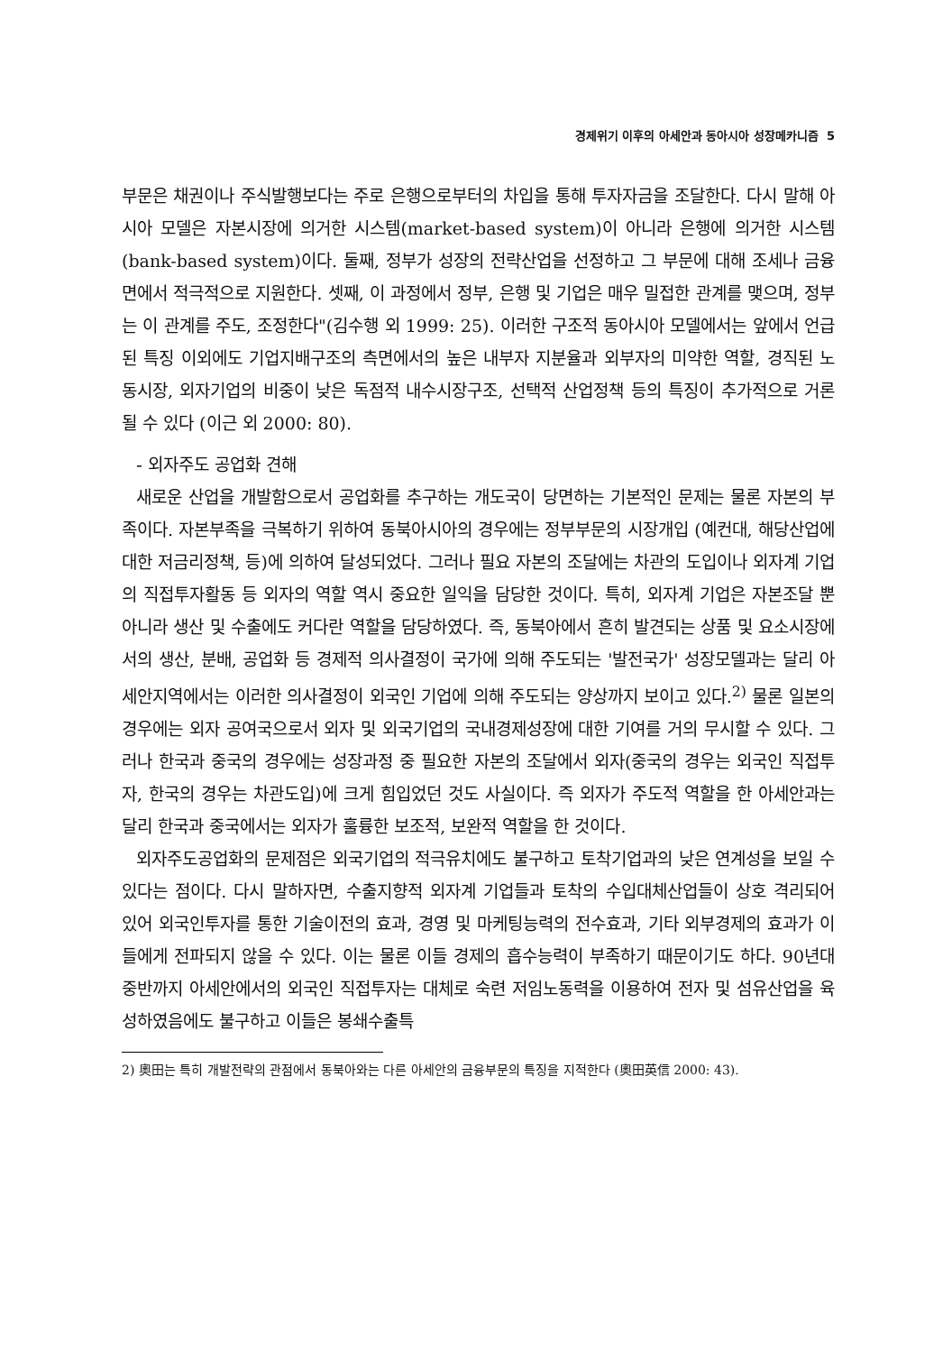경제위기 이후의 아세안과 동아시아 성장메카니즘 5
부문은 채권이나 주식발행보다는 주로 은행으로부터의 차입을 통해 투자자금을 조달한다. 다시 말해 아시아 모델은 자본시장에 의거한 시스템(market-based system)이 아니라 은행에 의거한 시스템 (bank-based system)이다. 둘째, 정부가 성장의 전략산업을 선정하고 그 부문에 대해 조세나 금융면에서 적극적으로 지원한다. 셋째, 이 과정에서 정부, 은행 및 기업은 매우 밀접한 관계를 맺으며, 정부는 이 관계를 주도, 조정한다"(김수행 외 1999: 25). 이러한 구조적 동아시아 모델에서는 앞에서 언급된 특징 이외에도 기업지배구조의 측면에서의 높은 내부자 지분율과 외부자의 미약한 역할, 경직된 노동시장, 외자기업의 비중이 낮은 독점적 내수시장구조, 선택적 산업정책 등의 특징이 추가적으로 거론될 수 있다 (이근 외 2000: 80).
- 외자주도 공업화 견해
새로운 산업을 개발함으로서 공업화를 추구하는 개도국이 당면하는 기본적인 문제는 물론 자본의 부족이다. 자본부족을 극복하기 위하여 동북아시아의 경우에는 정부부문의 시장개입 (예컨대, 해당산업에 대한 저금리정책, 등)에 의하여 달성되었다. 그러나 필요 자본의 조달에는 차관의 도입이나 외자계 기업의 직접투자활동 등 외자의 역할 역시 중요한 일익을 담당한 것이다. 특히, 외자계 기업은 자본조달 뿐 아니라 생산 및 수출에도 커다란 역할을 담당하였다. 즉, 동북아에서 흔히 발견되는 상품 및 요소시장에서의 생산, 분배, 공업화 등 경제적 의사결정이 국가에 의해 주도되는 '발전국가' 성장모델과는 달리 아세안지역에서는 이러한 의사결정이 외국인 기업에 의해 주도되는 양상까지 보이고 있다.<sup>2)</sup> 물론 일본의 경우에는 외자 공여국으로서 외자 및 외국기업의 국내경제성장에 대한 기여를 거의 무시할 수 있다. 그러나 한국과 중국의 경우에는 성장과정 중 필요한 자본의 조달에서 외자(중국의 경우는 외국인 직접투자, 한국의 경우는 차관도입)에 크게 힘입었던 것도 사실이다. 즉 외자가 주도적 역할을 한 아세안과는 달리 한국과 중국에서는 외자가 훌륭한 보조적, 보완적 역할을 한 것이다.
외자주도공업화의 문제점은 외국기업의 적극유치에도 불구하고 토착기업과의 낮은 연계성을 보일 수 있다는 점이다. 다시 말하자면, 수출지향적 외자계 기업들과 토착의 수입대체산업들이 상호 격리되어 있어 외국인투자를 통한 기술이전의 효과, 경영 및 마케팅능력의 전수효과, 기타 외부경제의 효과가 이들에게 전파되지 않을 수 있다. 이는 물론 이들 경제의 흡수능력이 부족하기 때문이기도 하다. 90년대 중반까지 아세안에서의 외국인 직접투자는 대체로 숙련 저임노동력을 이용하여 전자 및 섬유산업을 육성하였음에도 불구하고 이들은 봉쇄수출특
2) 奧田는 특히 개발전략의 관점에서 동북아와는 다른 아세안의 금융부문의 특징을 지적한다 (奧田英信 2000: 43).